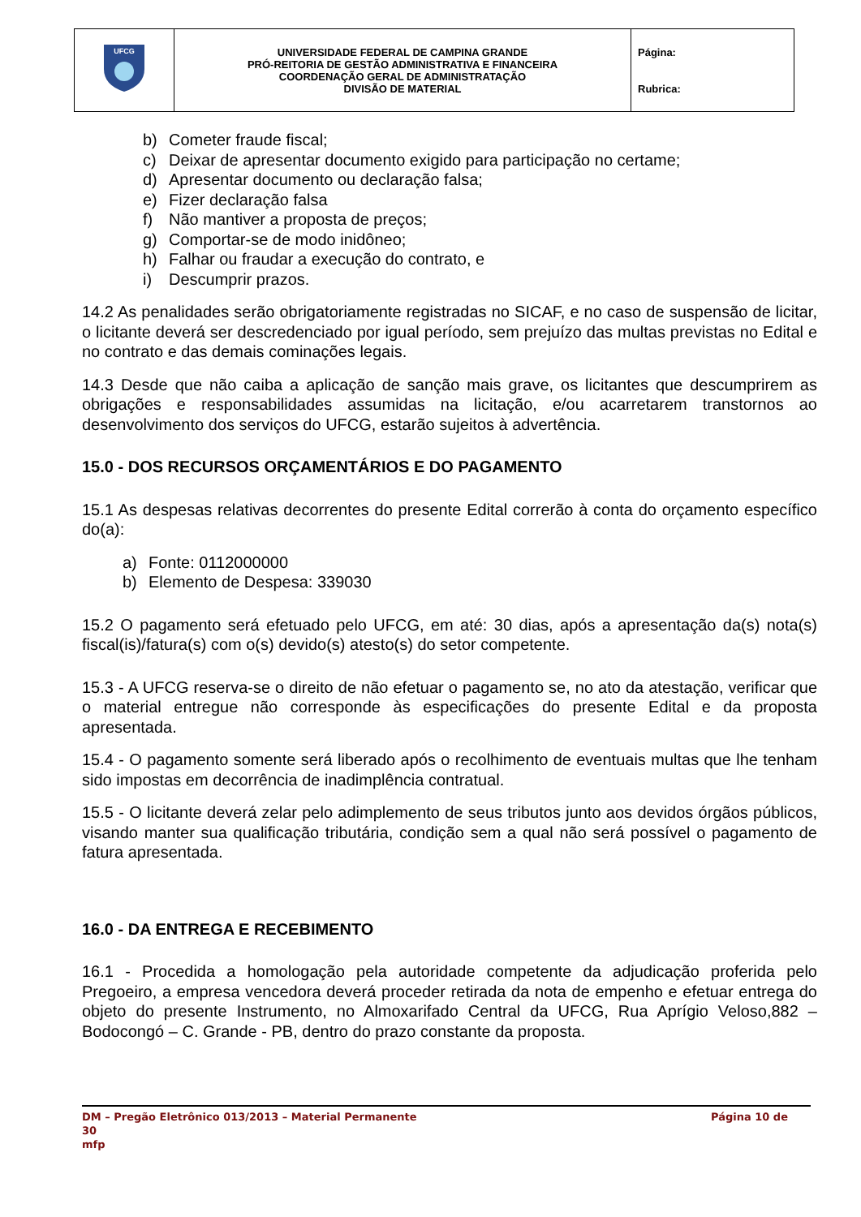| UFCG | UNIVERSIDADE FEDERAL DE CAMPINA GRANDE PRÓ-REITORIA DE GESTÃO ADMINISTRATIVA E FINANCEIRA COORDENAÇÃO GERAL DE ADMINISTRATAÇÃO DIVISÃO DE MATERIAL | Página: Rubrica: |
b) Cometer fraude fiscal;
c) Deixar de apresentar documento exigido para participação no certame;
d) Apresentar documento ou declaração falsa;
e) Fizer declaração falsa
f) Não mantiver a proposta de preços;
g) Comportar-se de modo inidôneo;
h) Falhar ou fraudar a execução do contrato, e
i) Descumprir prazos.
14.2 As penalidades serão obrigatoriamente registradas no SICAF, e no caso de suspensão de licitar, o licitante deverá ser descredenciado por igual período, sem prejuízo das multas previstas no Edital e no contrato e das demais cominações legais.
14.3 Desde que não caiba a aplicação de sanção mais grave, os licitantes que descumprirem as obrigações e responsabilidades assumidas na licitação, e/ou acarretarem transtornos ao desenvolvimento dos serviços do UFCG, estarão sujeitos à advertência.
15.0 - DOS RECURSOS ORÇAMENTÁRIOS E DO PAGAMENTO
15.1 As despesas relativas decorrentes do presente Edital correrão à conta do orçamento específico do(a):
a) Fonte: 0112000000
b) Elemento de Despesa: 339030
15.2 O pagamento será efetuado pelo UFCG, em até: 30 dias, após a apresentação da(s) nota(s) fiscal(is)/fatura(s) com o(s) devido(s) atesto(s) do setor competente.
15.3 - A UFCG reserva-se o direito de não efetuar o pagamento se, no ato da atestação, verificar que o material entregue não corresponde às especificações do presente Edital e da proposta apresentada.
15.4 - O pagamento somente será liberado após o recolhimento de eventuais multas que lhe tenham sido impostas em decorrência de inadimplência contratual.
15.5 - O licitante deverá zelar pelo adimplemento de seus tributos junto aos devidos órgãos públicos, visando manter sua qualificação tributária, condição sem a qual não será possível o pagamento de fatura apresentada.
16.0 - DA ENTREGA E RECEBIMENTO
16.1 - Procedida a homologação pela autoridade competente da adjudicação proferida pelo Pregoeiro, a empresa vencedora deverá proceder retirada da nota de empenho e efetuar entrega do objeto do presente Instrumento, no Almoxarifado Central da UFCG, Rua Aprígio Veloso,882 – Bodocongó – C. Grande - PB, dentro do prazo constante da proposta.
DM – Pregão Eletrônico 013/2013 – Material Permanente Página 10 de
30
mfp